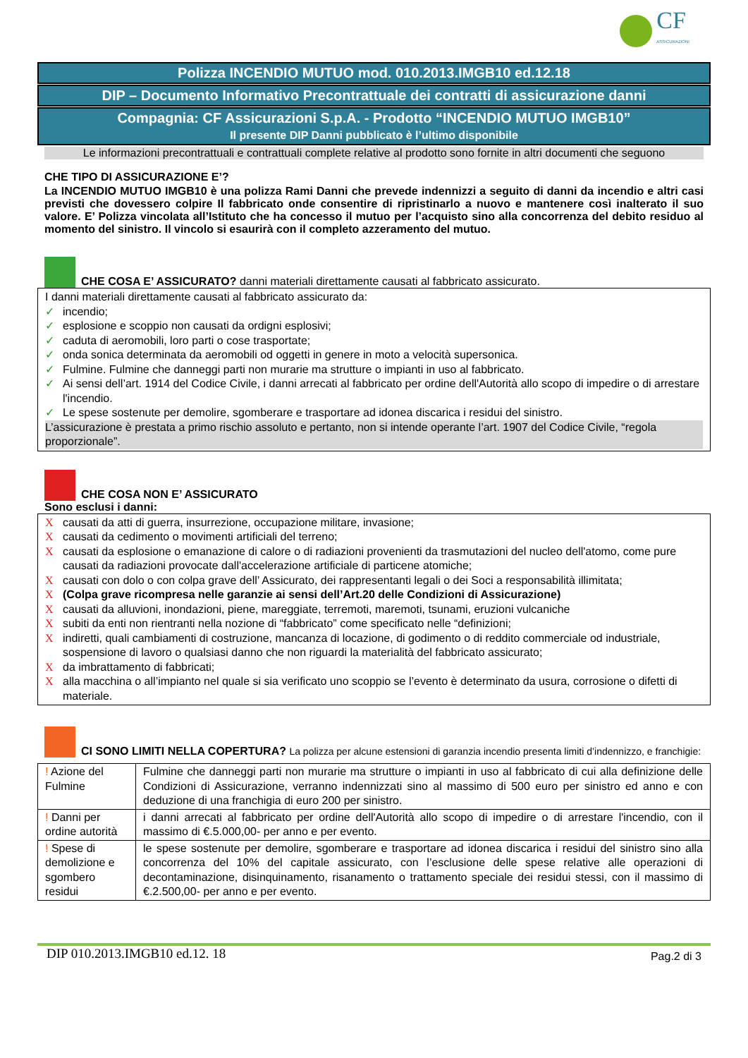CF
ASSICURAZIONI
Polizza INCENDIO MUTUO mod. 010.2013.IMGB10 ed.12.18
DIP – Documento Informativo Precontrattuale dei contratti di assicurazione danni
Compagnia: CF Assicurazioni S.p.A. - Prodotto “INCENDIO MUTUO IMGB10”
Il presente DIP Danni pubblicato è l’ultimo disponibile
Le informazioni precontrattuali e contrattuali complete relative al prodotto sono fornite in altri documenti che seguono
CHE TIPO DI ASSICURAZIONE E’?
La INCENDIO MUTUO IMGB10 è una polizza Rami Danni che prevede indennizzi a seguito di danni da incendio e altri casi previsti che dovessero colpire Il fabbricato onde consentire di ripristinarlo a nuovo e mantenere così inalterato il suo valore. E’ Polizza vincolata all’Istituto che ha concesso il mutuo per l’acquisto sino alla concorrenza del debito residuo al momento del sinistro. Il vincolo si esaurirà con il completo azzeramento del mutuo.
CHE COSA E’ ASSICURATO? danni materiali direttamente causati al fabbricato assicurato.
I danni materiali direttamente causati al fabbricato assicurato da:
✓ incendio;
✓ esplosione e scoppio non causati da ordigni esplosivi;
✓ caduta di aeromobili, loro parti o cose trasportate;
✓ onda sonica determinata da aeromobili od oggetti in genere in moto a velocità supersonica.
✓ Fulmine. Fulmine che danneggi parti non murarie ma strutture o impianti in uso al fabbricato.
✓ Ai sensi dell’art. 1914 del Codice Civile, i danni arrecati al fabbricato per ordine dell'Autorità allo scopo di impedire o di arrestare l'incendio.
✓ Le spese sostenute per demolire, sgomberare e trasportare ad idonea discarica i residui del sinistro.
L’assicurazione è prestata a primo rischio assoluto e pertanto, non si intende operante l’art. 1907 del Codice Civile, “regola proporzionale”.
CHE COSA NON E’ ASSICURATO
Sono esclusi i danni:
Xcausati da atti di guerra, insurrezione, occupazione militare, invasione;
Xcausati da cedimento o movimenti artificiali del terreno;
Xcausati da esplosione o emanazione di calore o di radiazioni provenienti da trasmutazioni del nucleo dell'atomo, come pure causati da radiazioni provocate dall'accelerazione artificiale di particene atomiche;
Xcausati con dolo o con colpa grave dell’ Assicurato, dei rappresentanti legali o dei Soci a responsabilità illimitata;
X (Colpa grave ricompresa nelle garanzie ai sensi dell’Art.20 delle Condizioni di Assicurazione)
Xcausati da alluvioni, inondazioni, piene, mareggiate, terremoti, maremoti, tsunami, eruzioni vulcaniche
Xsubiti da enti non rientranti nella nozione di “fabbricato” come specificato nelle “definizioni;
Xindiretti, quali cambiamenti di costruzione, mancanza di locazione, di godimento o di reddito commerciale od industriale, sospensione di lavoro o qualsiasi danno che non riguardi la materialità del fabbricato assicurato;
Xda imbrattamento di fabbricati;
Xalla macchina o all’impianto nel quale si sia verificato uno scoppio se l’evento è determinato da usura, corrosione o difetti di materiale.
CI SONO LIMITI NELLA COPERTURA? La polizza per alcune estensioni di garanzia incendio presenta limiti d’indennizzo, e franchigie:
| ! Azione del Fulmine | Fulmine che danneggi parti non murarie ma strutture o impianti in uso al fabbricato di cui alla definizione delle Condizioni di Assicurazione, verranno indennizzati sino al massimo di 500 euro per sinistro ed anno e con deduzione di una franchigia di euro 200 per sinistro. |
| ! Danni per ordine autorità | i danni arrecati al fabbricato per ordine dell'Autorità allo scopo di impedire o di arrestare l'incendio, con il massimo di €.5.000,00- per anno e per evento. |
| ! Spese di demolizione e sgombero residui | le spese sostenute per demolire, sgomberare e trasportare ad idonea discarica i residui del sinistro sino alla concorrenza del 10% del capitale assicurato, con l’esclusione delle spese relative alle operazioni di decontaminazione, disinquinamento, risanamento o trattamento speciale dei residui stessi, con il massimo di €.2.500,00- per anno e per evento. |
DIP 010.2013.IMGB10 ed.12. 18 Pag.2 di 3